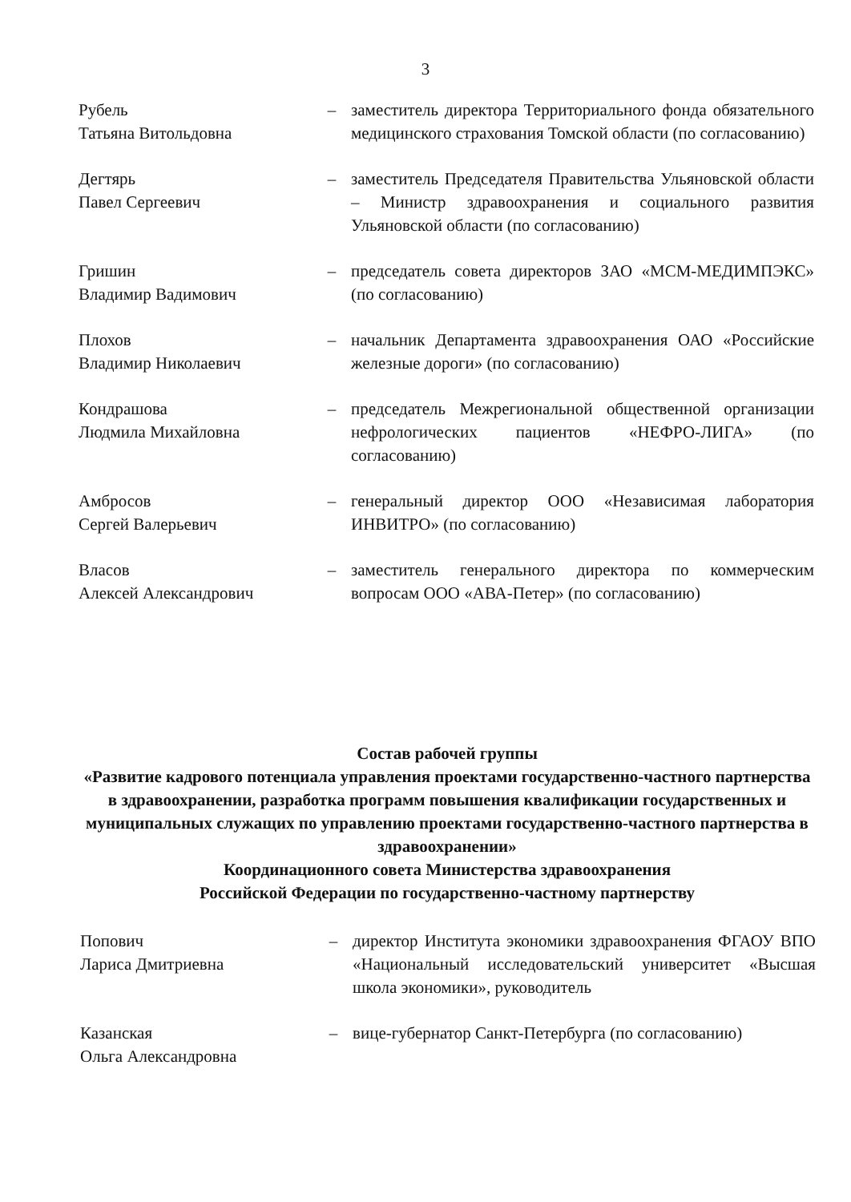3
| Рубель Татьяна Витольдовна | – | заместитель директора Территориального фонда обязательного медицинского страхования Томской области (по согласованию) |
| Дегтярь Павел Сергеевич | – | заместитель Председателя Правительства Ульяновской области – Министр здравоохранения и социального развития Ульяновской области (по согласованию) |
| Гришин Владимир Вадимович | – | председатель совета директоров ЗАО «МСМ-МЕДИМПЭКС» (по согласованию) |
| Плохов Владимир Николаевич | – | начальник Департамента здравоохранения ОАО «Российские железные дороги» (по согласованию) |
| Кондрашова Людмила Михайловна | – | председатель Межрегиональной общественной организации нефрологических пациентов «НЕФРО-ЛИГА» (по согласованию) |
| Амбросов Сергей Валерьевич | – | генеральный директор ООО «Независимая лаборатория ИНВИТРО» (по согласованию) |
| Власов Алексей Александрович | – | заместитель генерального директора по коммерческим вопросам ООО «АВА-Петер» (по согласованию) |
Состав рабочей группы
«Развитие кадрового потенциала управления проектами государственно-частного партнерства в здравоохранении, разработка программ повышения квалификации государственных и муниципальных служащих по управлению проектами государственно-частного партнерства в здравоохранении»
Координационного совета Министерства здравоохранения
Российской Федерации по государственно-частному партнерству
| Попович Лариса Дмитриевна | – | директор Института экономики здравоохранения ФГАОУ ВПО «Национальный исследовательский университет «Высшая школа экономики», руководитель |
| Казанская Ольга Александровна | – | вице-губернатор Санкт-Петербурга (по согласованию) |